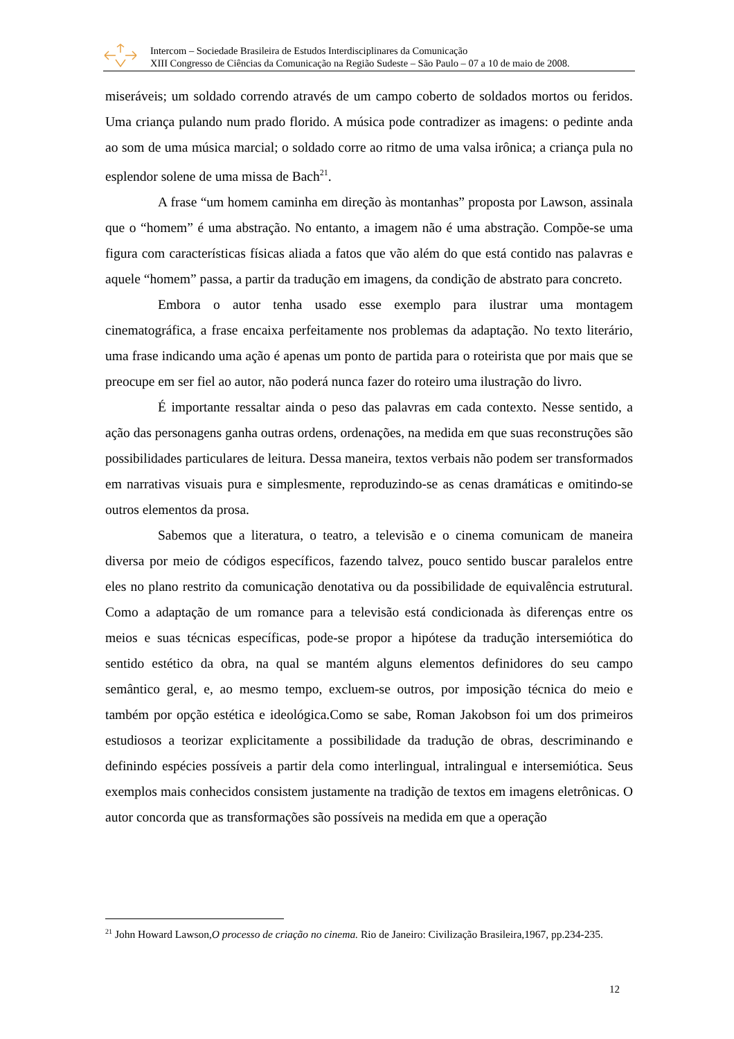Intercom – Sociedade Brasileira de Estudos Interdisciplinares da Comunicação
XIII Congresso de Ciências da Comunicação na Região Sudeste – São Paulo – 07 a 10 de maio de 2008.
miseráveis; um soldado correndo através de um campo coberto de soldados mortos ou feridos. Uma criança pulando num prado florido. A música pode contradizer as imagens: o pedinte anda ao som de uma música marcial; o soldado corre ao ritmo de uma valsa irônica; a criança pula no esplendor solene de uma missa de Bach<sup>21</sup>.
A frase “um homem caminha em direção às montanhas” proposta por Lawson, assinala que o “homem” é uma abstração. No entanto, a imagem não é uma abstração. Compõe-se uma figura com características físicas aliada a fatos que vão além do que está contido nas palavras e aquele “homem” passa, a partir da tradução em imagens, da condição de abstrato para concreto.
Embora o autor tenha usado esse exemplo para ilustrar uma montagem cinematográfica, a frase encaixa perfeitamente nos problemas da adaptação. No texto literário, uma frase indicando uma ação é apenas um ponto de partida para o roteirista que por mais que se preocupe em ser fiel ao autor, não poderá nunca fazer do roteiro uma ilustração do livro.
É importante ressaltar ainda o peso das palavras em cada contexto. Nesse sentido, a ação das personagens ganha outras ordens, ordenações, na medida em que suas reconstruções são possibilidades particulares de leitura. Dessa maneira, textos verbais não podem ser transformados em narrativas visuais pura e simplesmente, reproduzindo-se as cenas dramáticas e omitindo-se outros elementos da prosa.
Sabemos que a literatura, o teatro, a televisão e o cinema comunicam de maneira diversa por meio de códigos específicos, fazendo talvez, pouco sentido buscar paralelos entre eles no plano restrito da comunicação denotativa ou da possibilidade de equivalência estrutural. Como a adaptação de um romance para a televisão está condicionada às diferenças entre os meios e suas técnicas específicas, pode-se propor a hipótese da tradução intersemiótica do sentido estético da obra, na qual se mantém alguns elementos definidores do seu campo semântico geral, e, ao mesmo tempo, excluem-se outros, por imposição técnica do meio e também por opção estética e ideológica.Como se sabe, Roman Jakobson foi um dos primeiros estudiosos a teorizar explicitamente a possibilidade da tradução de obras, descriminando e definindo espécies possíveis a partir dela como interlingual, intralingual e intersemiótica. Seus exemplos mais conhecidos consistem justamente na tradição de textos em imagens eletrônicas. O autor concorda que as transformações são possíveis na medida em que a operação
<sup>21</sup> John Howard Lawson,O processo de criação no cinema. Rio de Janeiro: Civilização Brasileira,1967, pp.234-235.
12